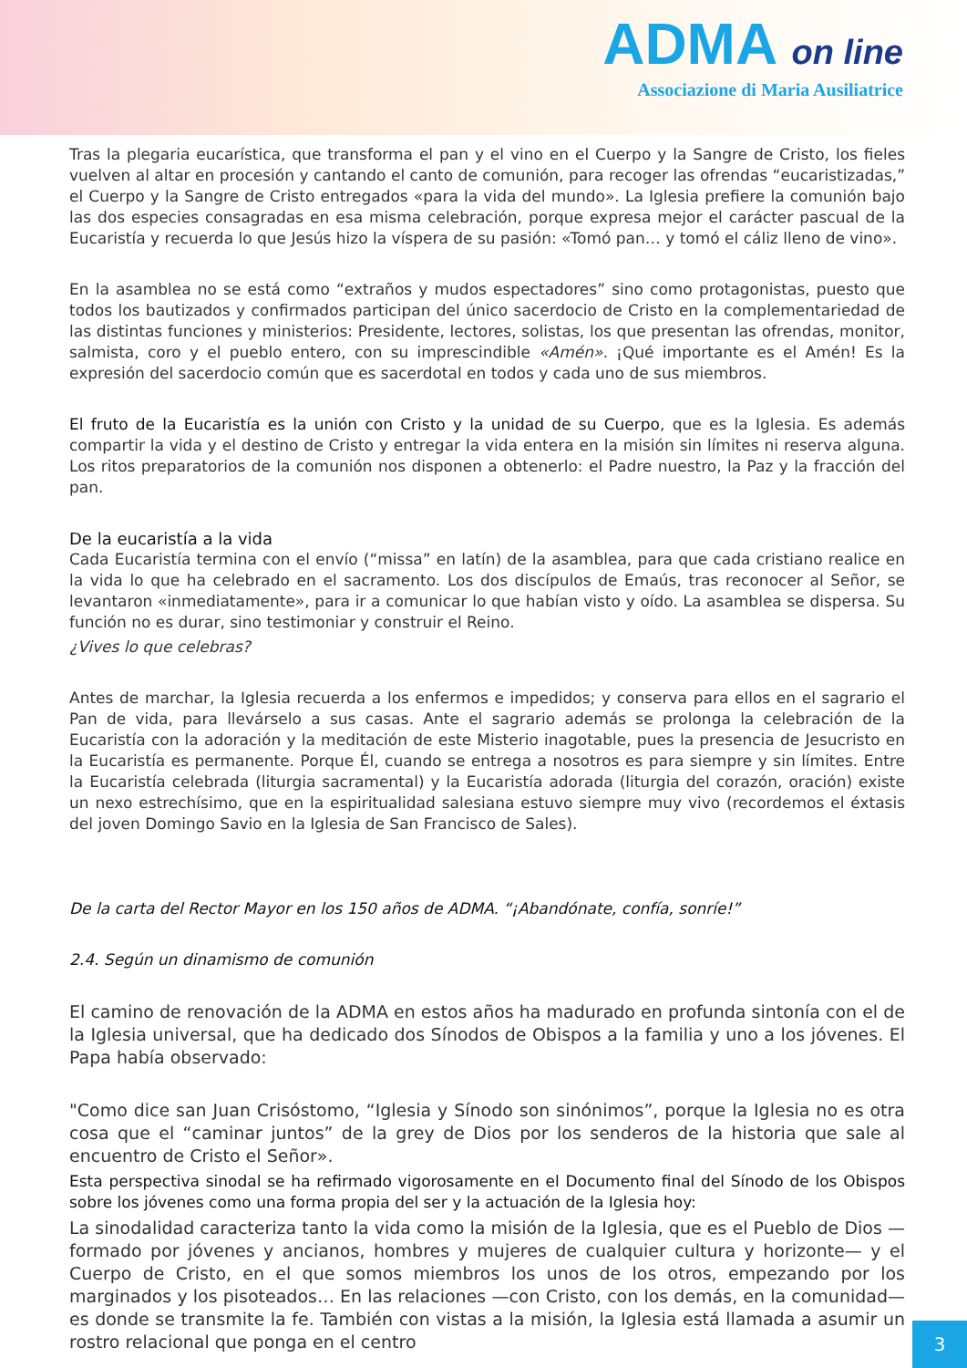ADMA on line
Associazione di Maria Ausiliatrice
Tras la plegaria eucarística, que transforma el pan y el vino en el Cuerpo y la Sangre de Cristo, los fieles vuelven al altar en procesión y cantando el canto de comunión, para recoger las ofrendas “eucaristizadas,” el Cuerpo y la Sangre de Cristo entregados «para la vida del mundo». La Iglesia prefiere la comunión bajo las dos especies consagradas en esa misma celebración, porque expresa mejor el carácter pascual de la Eucaristía y recuerda lo que Jesús hizo la víspera de su pasión: «Tomó pan… y tomó el cáliz lleno de vino».
En la asamblea no se está como “extraños y mudos espectadores” sino como protagonistas, puesto que todos los bautizados y confirmados participan del único sacerdocio de Cristo en la complementariedad de las distintas funciones y ministerios: Presidente, lectores, solistas, los que presentan las ofrendas, monitor, salmista, coro y el pueblo entero, con su imprescindible «Amén». ¡Qué importante es el Amén! Es la expresión del sacerdocio común que es sacerdotal en todos y cada uno de sus miembros.
El fruto de la Eucaristía es la unión con Cristo y la unidad de su Cuerpo, que es la Iglesia. Es además compartir la vida y el destino de Cristo y entregar la vida entera en la misión sin límites ni reserva alguna. Los ritos preparatorios de la comunión nos disponen a obtenerlo: el Padre nuestro, la Paz y la fracción del pan.
De la eucaristía a la vida
Cada Eucaristía termina con el envío (“missa” en latín) de la asamblea, para que cada cristiano realice en la vida lo que ha celebrado en el sacramento. Los dos discípulos de Emaús, tras reconocer al Señor, se levantaron «inmediatamente», para ir a comunicar lo que habían visto y oído. La asamblea se dispersa. Su función no es durar, sino testimoniar y construir el Reino.
¿Vives lo que celebras?
Antes de marchar, la Iglesia recuerda a los enfermos e impedidos; y conserva para ellos en el sagrario el Pan de vida, para llevárselo a sus casas. Ante el sagrario además se prolonga la celebración de la Eucaristía con la adoración y la meditación de este Misterio inagotable, pues la presencia de Jesucristo en la Eucaristía es permanente. Porque Él, cuando se entrega a nosotros es para siempre y sin límites. Entre la Eucaristía celebrada (liturgia sacramental) y la Eucaristía adorada (liturgia del corazón, oración) existe un nexo estrechísimo, que en la espiritualidad salesiana estuvo siempre muy vivo (recordemos el éxtasis del joven Domingo Savio en la Iglesia de San Francisco de Sales).
De la carta del Rector Mayor en los 150 años de ADMA. “¡Abandónate, confía, sonríe!”
2.4. Según un dinamismo de comunión
El camino de renovación de la ADMA en estos años ha madurado en profunda sintonía con el de la Iglesia universal, que ha dedicado dos Sínodos de Obispos a la familia y uno a los jóvenes. El Papa había observado:
"Como dice san Juan Crisóstomo, “Iglesia y Sínodo son sinónimos”, porque la Iglesia no es otra cosa que el “caminar juntos” de la grey de Dios por los senderos de la historia que sale al encuentro de Cristo el Señor».
Esta perspectiva sinodal se ha refirmado vigorosamente en el Documento final del Sínodo de los Obispos sobre los jóvenes como una forma propia del ser y la actuación de la Iglesia hoy:
La sinodalidad caracteriza tanto la vida como la misión de la Iglesia, que es el Pueblo de Dios —formado por jóvenes y ancianos, hombres y mujeres de cualquier cultura y horizonte— y el Cuerpo de Cristo, en el que somos miembros los unos de los otros, empezando por los marginados y los pisoteados… En las relaciones —con Cristo, con los demás, en la comunidad— es donde se transmite la fe. También con vistas a la misión, la Iglesia está llamada a asumir un rostro relacional que ponga en el centro
3